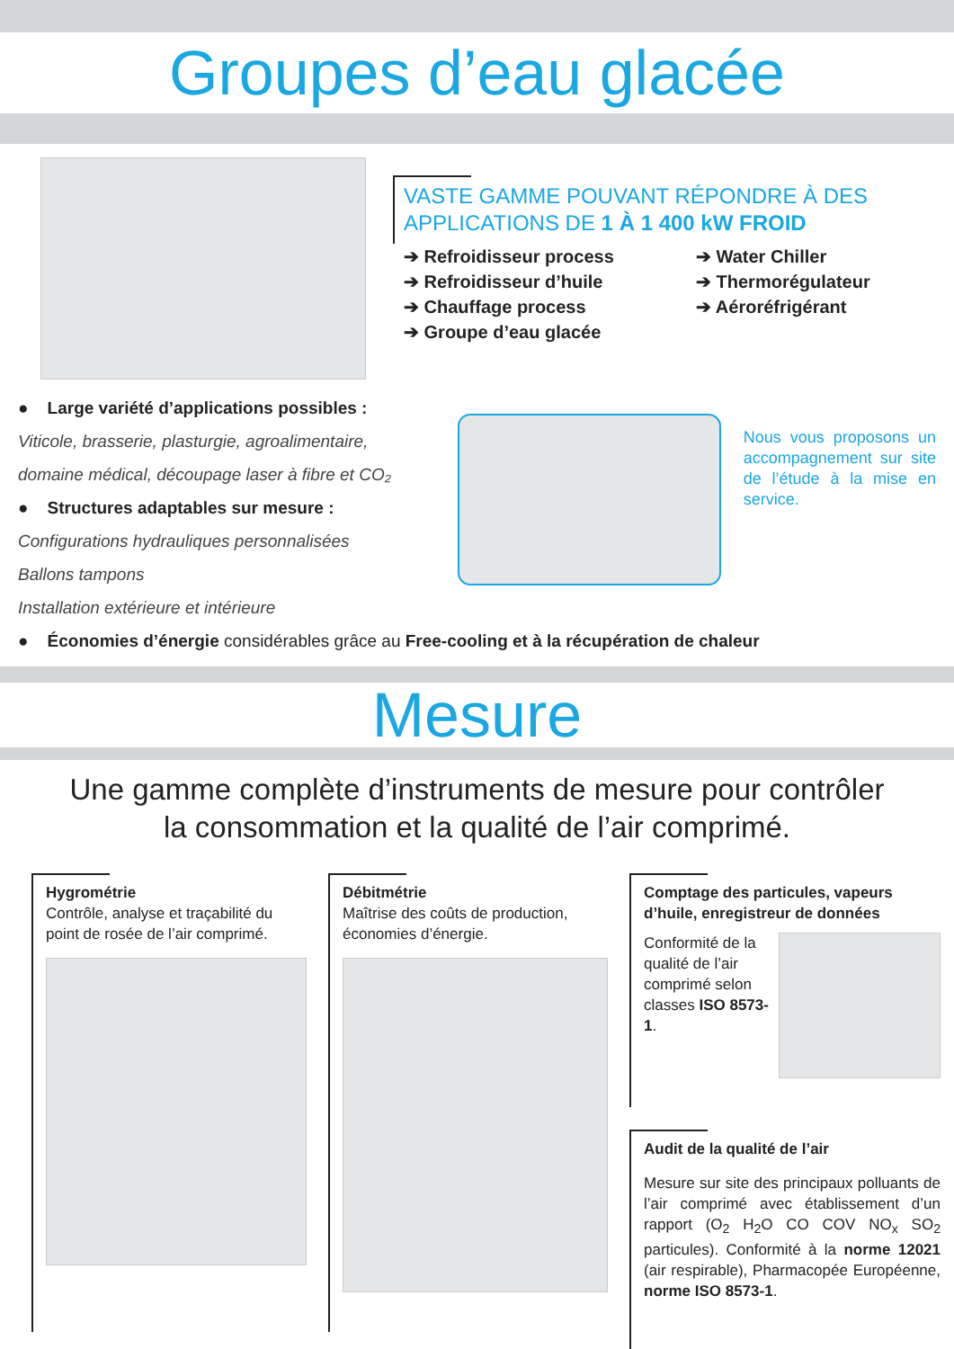Groupes d’eau glacée
VASTE GAMME POUVANT RÉPONDRE À DES APPLICATIONS DE 1 À 1 400 kW FROID
➔ Refroidisseur process
➔ Refroidisseur d’huile
➔ Chauffage process
➔ Groupe d’eau glacée
➔ Water Chiller
➔ Thermorégulateur
➔ Aéroréfrigérant
● Large variété d’applications possibles :
Viticole, brasserie, plasturgie, agroalimentaire,
domaine médical, découpage laser à fibre et CO₂
● Structures adaptables sur mesure :
Configurations hydrauliques personnalisées
Ballons tampons
Installation extérieure et intérieure
Nous vous proposons un accompagnement sur site de l’étude à la mise en service.
● Économies d’énergie considérables grâce au Free-cooling et à la récupération de chaleur
Mesure
Une gamme complète d’instruments de mesure pour contrôler
la consommation et la qualité de l’air comprimé.
Hygrométrie
Contrôle, analyse et traçabilité du point de rosée de l’air comprimé.
Débitmétrie
Maîtrise des coûts de production, économies d’énergie.
Comptage des particules, vapeurs d’huile, enregistreur de données
Conformité de la qualité de l’air comprimé selon classes ISO 8573-1.
Audit de la qualité de l’air
Mesure sur site des principaux polluants de l’air comprimé avec établissement d’un rapport (O<sub>2</sub> H<sub>2</sub>O CO COV NO<sub>x</sub> SO<sub>2</sub> particules). Conformité à la norme 12021 (air respirable), Pharmacopée Européenne, norme ISO 8573-1.